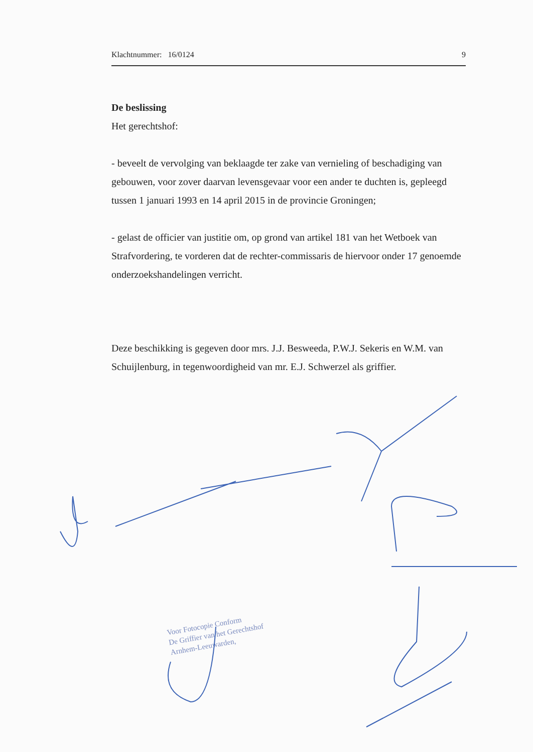Klachtnummer: 16/0124 9
De beslissing
Het gerechtshof:
- beveelt de vervolging van beklaagde ter zake van vernieling of beschadiging van gebouwen, voor zover daarvan levensgevaar voor een ander te duchten is, gepleegd tussen 1 januari 1993 en 14 april 2015 in de provincie Groningen;
- gelast de officier van justitie om, op grond van artikel 181 van het Wetboek van Strafvordering, te vorderen dat de rechter-commissaris de hiervoor onder 17 genoemde onderzoekshandelingen verricht.
Deze beschikking is gegeven door mrs. J.J. Besweeda, P.W.J. Sekeris en W.M. van Schuijlenburg, in tegenwoordigheid van mr. E.J. Schwerzel als griffier.
Voor Fotocopie Conform
De Griffier van het Gerechtshof
Arnhem-Leeuwarden,